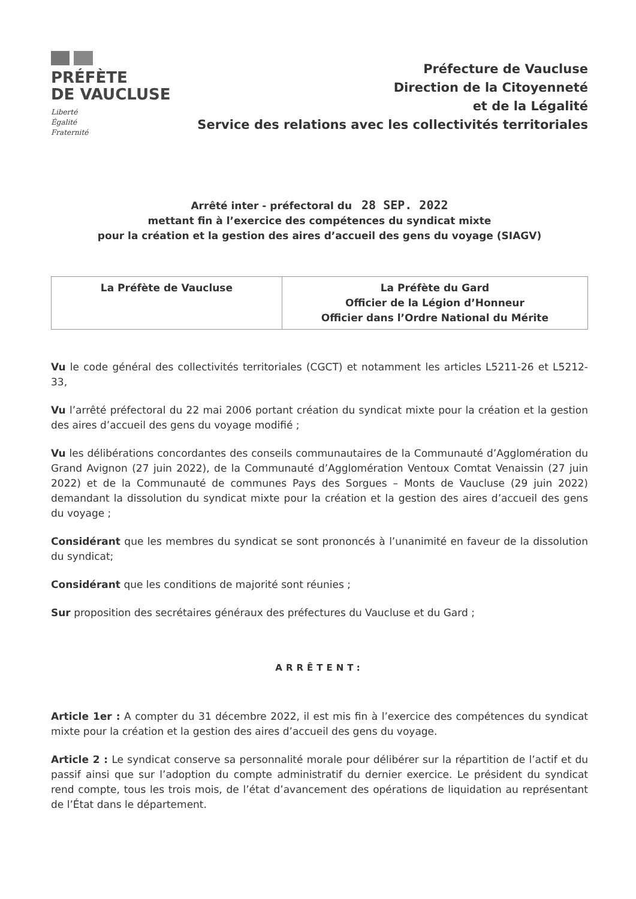PRÉFÈTE
DE VAUCLUSE
Liberté
Égalité
Fraternité
Préfecture de Vaucluse
Direction de la Citoyenneté
et de la Légalité
Service des relations avec les collectivités territoriales
Arrêté inter - préfectoral du 28 SEP. 2022
mettant fin à l’exercice des compétences du syndicat mixte
pour la création et la gestion des aires d’accueil des gens du voyage (SIAGV)
| La Préfète de Vaucluse | La Préfète du Gard Officier de la Légion d’Honneur Officier dans l’Ordre National du Mérite |
Vu le code général des collectivités territoriales (CGCT) et notamment les articles L5211-26 et L5212-33,
Vu l’arrêté préfectoral du 22 mai 2006 portant création du syndicat mixte pour la création et la gestion des aires d’accueil des gens du voyage modifié ;
Vu les délibérations concordantes des conseils communautaires de la Communauté d’Agglomération du Grand Avignon (27 juin 2022), de la Communauté d’Agglomération Ventoux Comtat Venaissin (27 juin 2022) et de la Communauté de communes Pays des Sorgues – Monts de Vaucluse (29 juin 2022) demandant la dissolution du syndicat mixte pour la création et la gestion des aires d’accueil des gens du voyage ;
Considérant que les membres du syndicat se sont prononcés à l’unanimité en faveur de la dissolution du syndicat;
Considérant que les conditions de majorité sont réunies ;
Sur proposition des secrétaires généraux des préfectures du Vaucluse et du Gard ;
ARRÊTENT:
Article 1er : A compter du 31 décembre 2022, il est mis fin à l’exercice des compétences du syndicat mixte pour la création et la gestion des aires d’accueil des gens du voyage.
Article 2 : Le syndicat conserve sa personnalité morale pour délibérer sur la répartition de l’actif et du passif ainsi que sur l’adoption du compte administratif du dernier exercice. Le président du syndicat rend compte, tous les trois mois, de l’état d’avancement des opérations de liquidation au représentant de l’État dans le département.